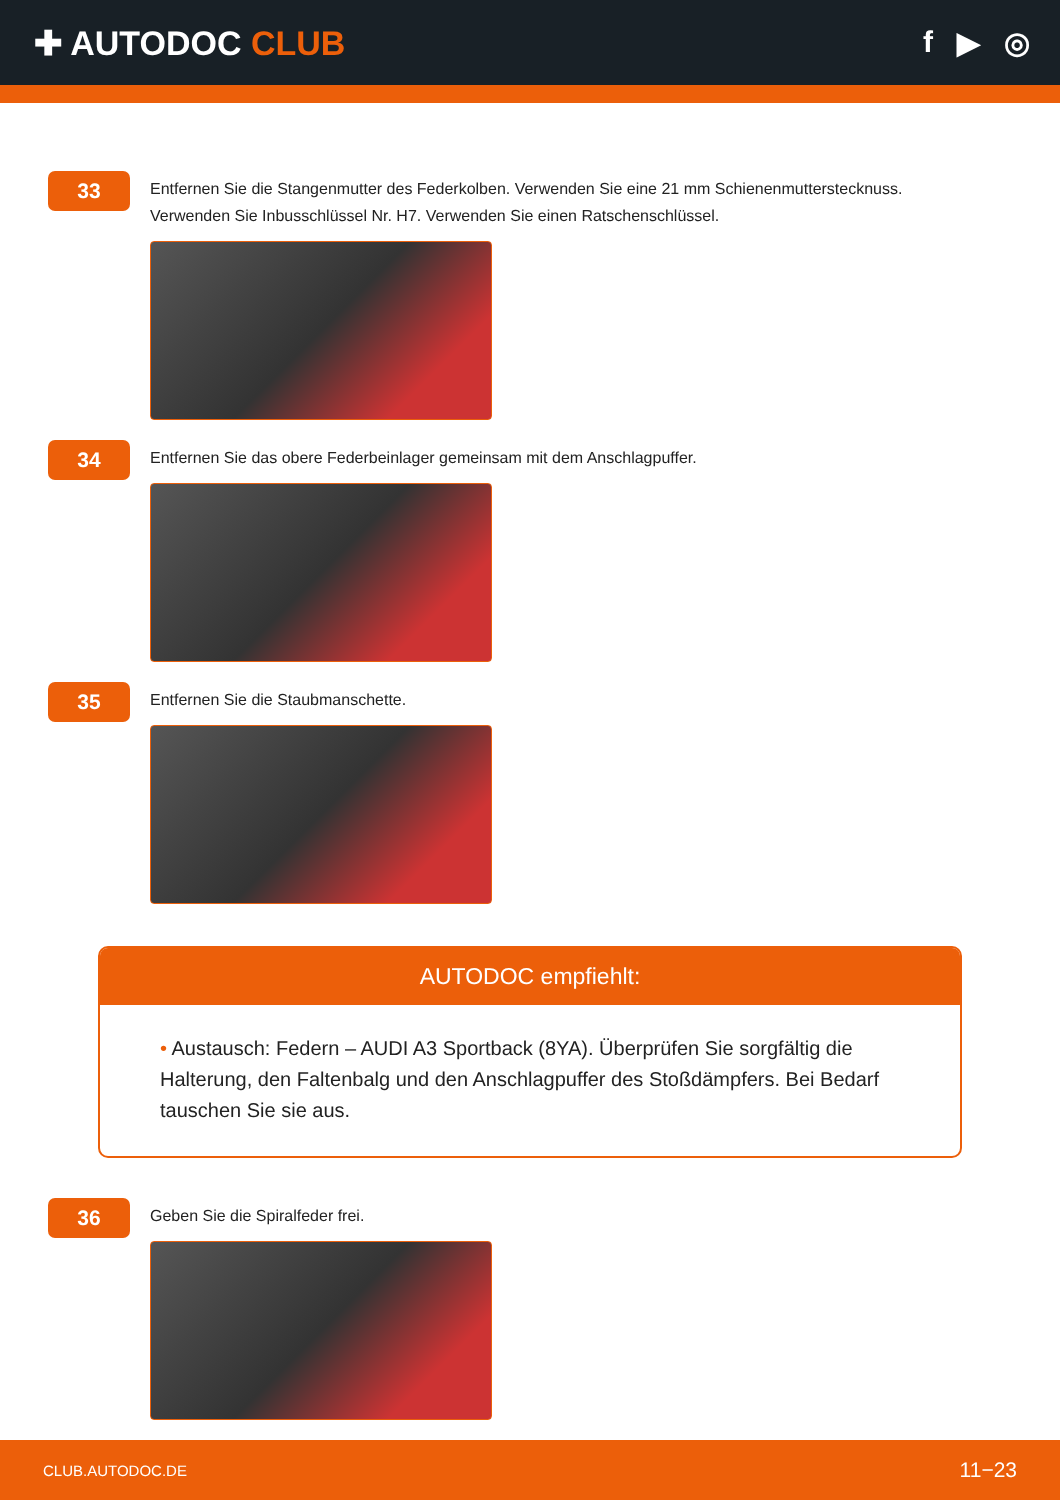✚ AUTODOC CLUB f ▶ ◎
33
Entfernen Sie die Stangenmutter des Federkolben. Verwenden Sie eine 21 mm Schienenmutterstecknuss.
Verwenden Sie Inbusschlüssel Nr. H7. Verwenden Sie einen Ratschenschlüssel.
34
Entfernen Sie das obere Federbeinlager gemeinsam mit dem Anschlagpuffer.
35
Entfernen Sie die Staubmanschette.
AUTODOC empfiehlt:
• Austausch: Federn – AUDI A3 Sportback (8YA). Überprüfen Sie sorgfältig die Halterung, den Faltenbalg und den Anschlagpuffer des Stoßdämpfers. Bei Bedarf tauschen Sie sie aus.
36
Geben Sie die Spiralfeder frei.
CLUB.AUTODOC.DE 11−23